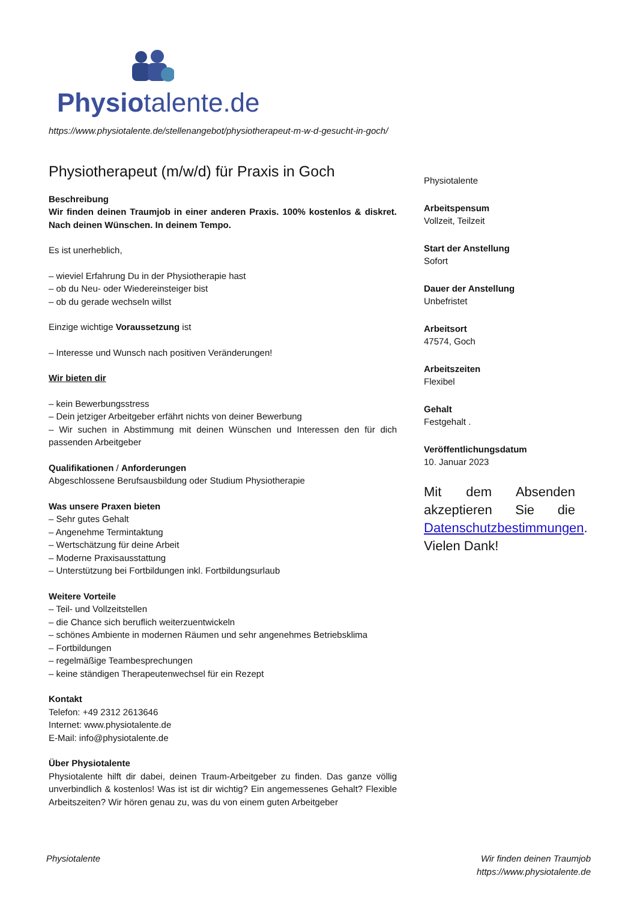Physiotalente.de
https://www.physiotalente.de/stellenangebot/physiotherapeut-m-w-d-gesucht-in-goch/
Physiotherapeut (m/w/d) für Praxis in Goch
Beschreibung
Wir finden deinen Traumjob in einer anderen Praxis. 100% kostenlos & diskret. Nach deinen Wünschen. In deinem Tempo.
Es ist unerheblich,
– wieviel Erfahrung Du in der Physiotherapie hast
– ob du Neu- oder Wiedereinsteiger bist
– ob du gerade wechseln willst
Einzige wichtige Voraussetzung ist
– Interesse und Wunsch nach positiven Veränderungen!
Wir bieten dir
– kein Bewerbungsstress
– Dein jetziger Arbeitgeber erfährt nichts von deiner Bewerbung
– Wir suchen in Abstimmung mit deinen Wünschen und Interessen den für dich passenden Arbeitgeber
Qualifikationen / Anforderungen
Abgeschlossene Berufsausbildung oder Studium Physiotherapie
Was unsere Praxen bieten
– Sehr gutes Gehalt
– Angenehme Termintaktung
– Wertschätzung für deine Arbeit
– Moderne Praxisausstattung
– Unterstützung bei Fortbildungen inkl. Fortbildungsurlaub
Weitere Vorteile
– Teil- und Vollzeitstellen
– die Chance sich beruflich weiterzuentwickeln
– schönes Ambiente in modernen Räumen und sehr angenehmes Betriebsklima
– Fortbildungen
– regelmäßige Teambesprechungen
– keine ständigen Therapeutenwechsel für ein Rezept
Kontakt
Telefon: +49 2312 2613646
Internet: www.physiotalente.de
E-Mail: info@physiotalente.de
Über Physiotalente
Physiotalente hilft dir dabei, deinen Traum-Arbeitgeber zu finden. Das ganze völlig unverbindlich & kostenlos! Was ist ist dir wichtig? Ein angemessenes Gehalt? Flexible Arbeitszeiten? Wir hören genau zu, was du von einem guten Arbeitgeber
Physiotalente
Arbeitspensum
Vollzeit, Teilzeit
Start der Anstellung
Sofort
Dauer der Anstellung
Unbefristet
Arbeitsort
47574, Goch
Arbeitszeiten
Flexibel
Gehalt
Festgehalt .
Veröffentlichungsdatum
10. Januar 2023
Mit dem Absenden akzeptieren Sie die Datenschutzbestimmungen. Vielen Dank!
Physiotalente Wir finden deinen Traumjob
https://www.physiotalente.de